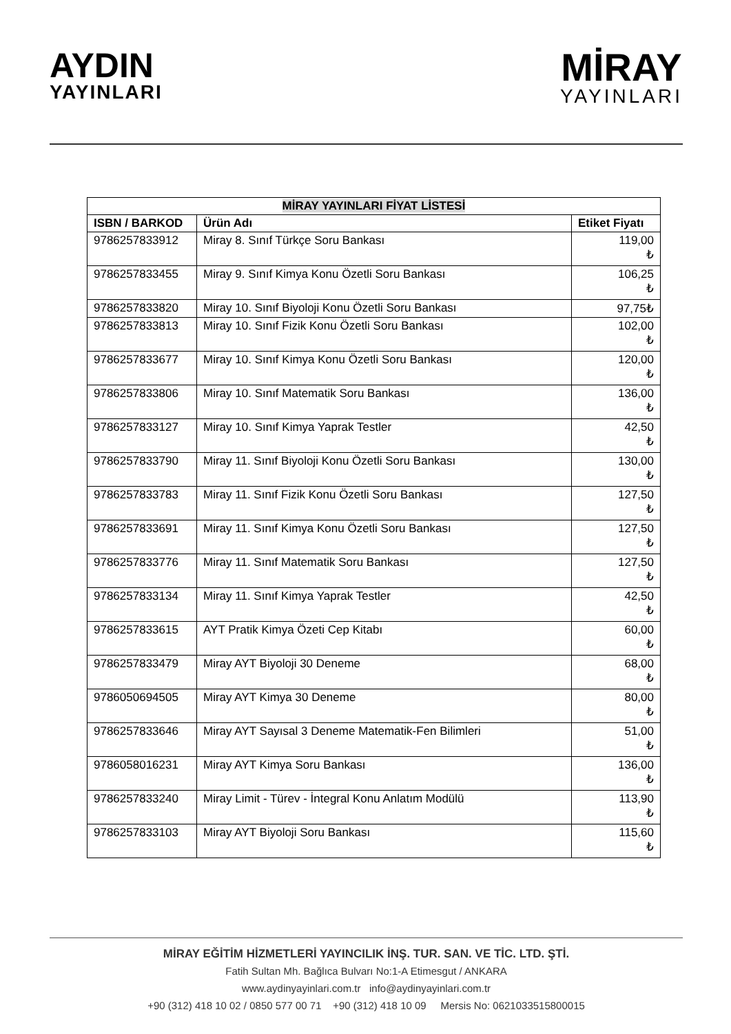AYDIN
YAYINLARI
MİRAY
YAYINLARI
| MİRAY YAYINLARI FİYAT LİSTESİ | | |
| ISBN / BARKOD | Ürün Adı | Etiket Fiyatı |
| 9786257833912 | Miray 8. Sınıf Türkçe Soru Bankası | 119,00 ₺ |
| 9786257833455 | Miray 9. Sınıf Kimya Konu Özetli Soru Bankası | 106,25 ₺ |
| 9786257833820 | Miray 10. Sınıf Biyoloji Konu Özetli Soru Bankası | 97,75₺ |
| 9786257833813 | Miray 10. Sınıf Fizik Konu Özetli Soru Bankası | 102,00 ₺ |
| 9786257833677 | Miray 10. Sınıf Kimya Konu Özetli Soru Bankası | 120,00 ₺ |
| 9786257833806 | Miray 10. Sınıf Matematik Soru Bankası | 136,00 ₺ |
| 9786257833127 | Miray 10. Sınıf Kimya Yaprak Testler | 42,50 ₺ |
| 9786257833790 | Miray 11. Sınıf Biyoloji Konu Özetli Soru Bankası | 130,00 ₺ |
| 9786257833783 | Miray 11. Sınıf Fizik Konu Özetli Soru Bankası | 127,50 ₺ |
| 9786257833691 | Miray 11. Sınıf Kimya Konu Özetli Soru Bankası | 127,50 ₺ |
| 9786257833776 | Miray 11. Sınıf Matematik Soru Bankası | 127,50 ₺ |
| 9786257833134 | Miray 11. Sınıf Kimya Yaprak Testler | 42,50 ₺ |
| 9786257833615 | AYT Pratik Kimya Özeti Cep Kitabı | 60,00 ₺ |
| 9786257833479 | Miray AYT Biyoloji 30 Deneme | 68,00 ₺ |
| 9786050694505 | Miray AYT Kimya 30 Deneme | 80,00 ₺ |
| 9786257833646 | Miray AYT Sayısal 3 Deneme Matematik-Fen Bilimleri | 51,00 ₺ |
| 9786058016231 | Miray AYT Kimya Soru Bankası | 136,00 ₺ |
| 9786257833240 | Miray Limit - Türev - İntegral Konu Anlatım Modülü | 113,90 ₺ |
| 9786257833103 | Miray AYT Biyoloji Soru Bankası | 115,60 ₺ |
MİRAY EĞİTİM HİZMETLERİ YAYINCILIK İNŞ. TUR. SAN. VE TİC. LTD. ŞTİ.
Fatih Sultan Mh. Bağlıca Bulvarı No:1-A Etimesgut / ANKARA
www.aydinyayinlari.com.tr info@aydinyayinlari.com.tr
+90 (312) 418 10 02 / 0850 577 00 71 +90 (312) 418 10 09 Mersis No: 0621033515800015